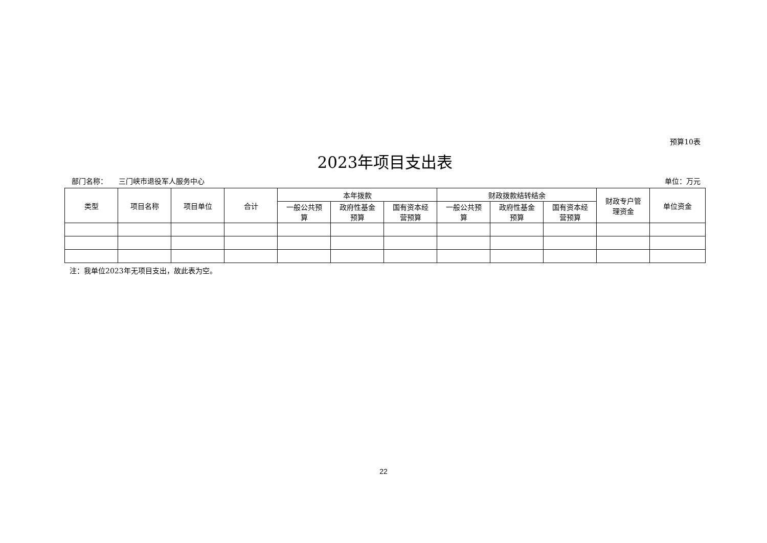预算10表
2023年项目支出表
部门名称： 三门峡市退役军人服务中心 单位：万元
| 类型 | 项目名称 | 项目单位 | 合计 | 本年拨款 | | | 财政拨款结转结余 | | | 财政专户管 理资金 | 单位资金 |
| --- | --- | --- | --- | --- | --- | --- | --- | --- | --- | --- | --- |
| | | | | 一般公共预 算 | 政府性基金 预算 | 国有资本经 营预算 | 一般公共预 算 | 政府性基金 预算 | 国有资本经 营预算 | | |
注：我单位2023年无项目支出，故此表为空。
22